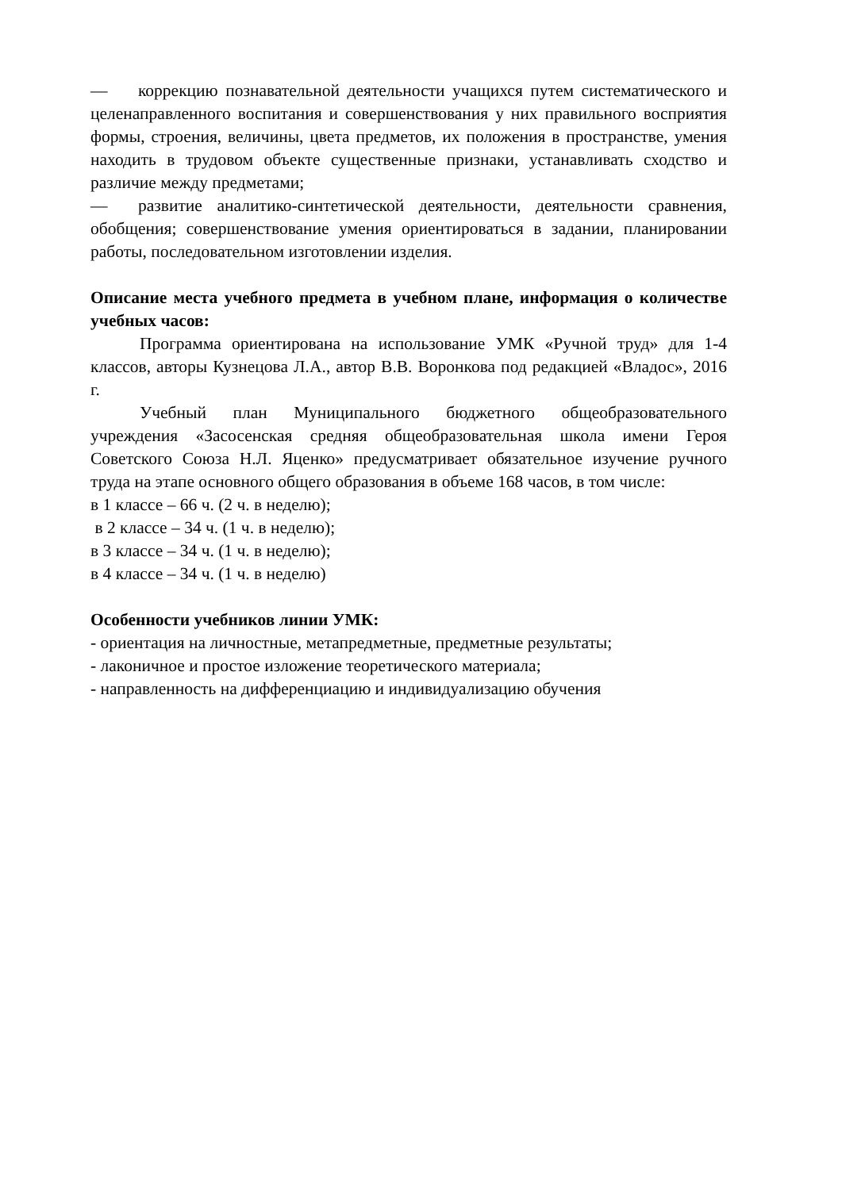— коррекцию познавательной деятельности учащихся путем систематического и целенаправленного воспитания и совершенствования у них правильного восприятия формы, строения, величины, цвета предметов, их положения в пространстве, умения находить в трудовом объекте существенные признаки, устанавливать сходство и различие между предметами;
— развитие аналитико-синтетической деятельности, деятельности сравнения, обобщения; совершенствование умения ориентироваться в задании, планировании работы, последовательном изготовлении изделия.
Описание места учебного предмета в учебном плане, информация о количестве учебных часов:
Программа ориентирована на использование УМК «Ручной труд» для 1-4 классов, авторы Кузнецова Л.А., автор В.В. Воронкова под редакцией «Владос», 2016 г.
Учебный план Муниципального бюджетного общеобразовательного учреждения «Засосенская средняя общеобразовательная школа имени Героя Советского Союза Н.Л. Яценко» предусматривает обязательное изучение ручного труда на этапе основного общего образования в объеме 168 часов, в том числе:
в 1 классе – 66 ч. (2 ч. в неделю);
в 2 классе – 34 ч. (1 ч. в неделю);
в 3 классе – 34 ч. (1 ч. в неделю);
в 4 классе – 34 ч. (1 ч. в неделю)
Особенности учебников линии УМК:
- ориентация на личностные, метапредметные, предметные результаты;
- лаконичное и простое изложение теоретического материала;
- направленность на дифференциацию и индивидуализацию обучения